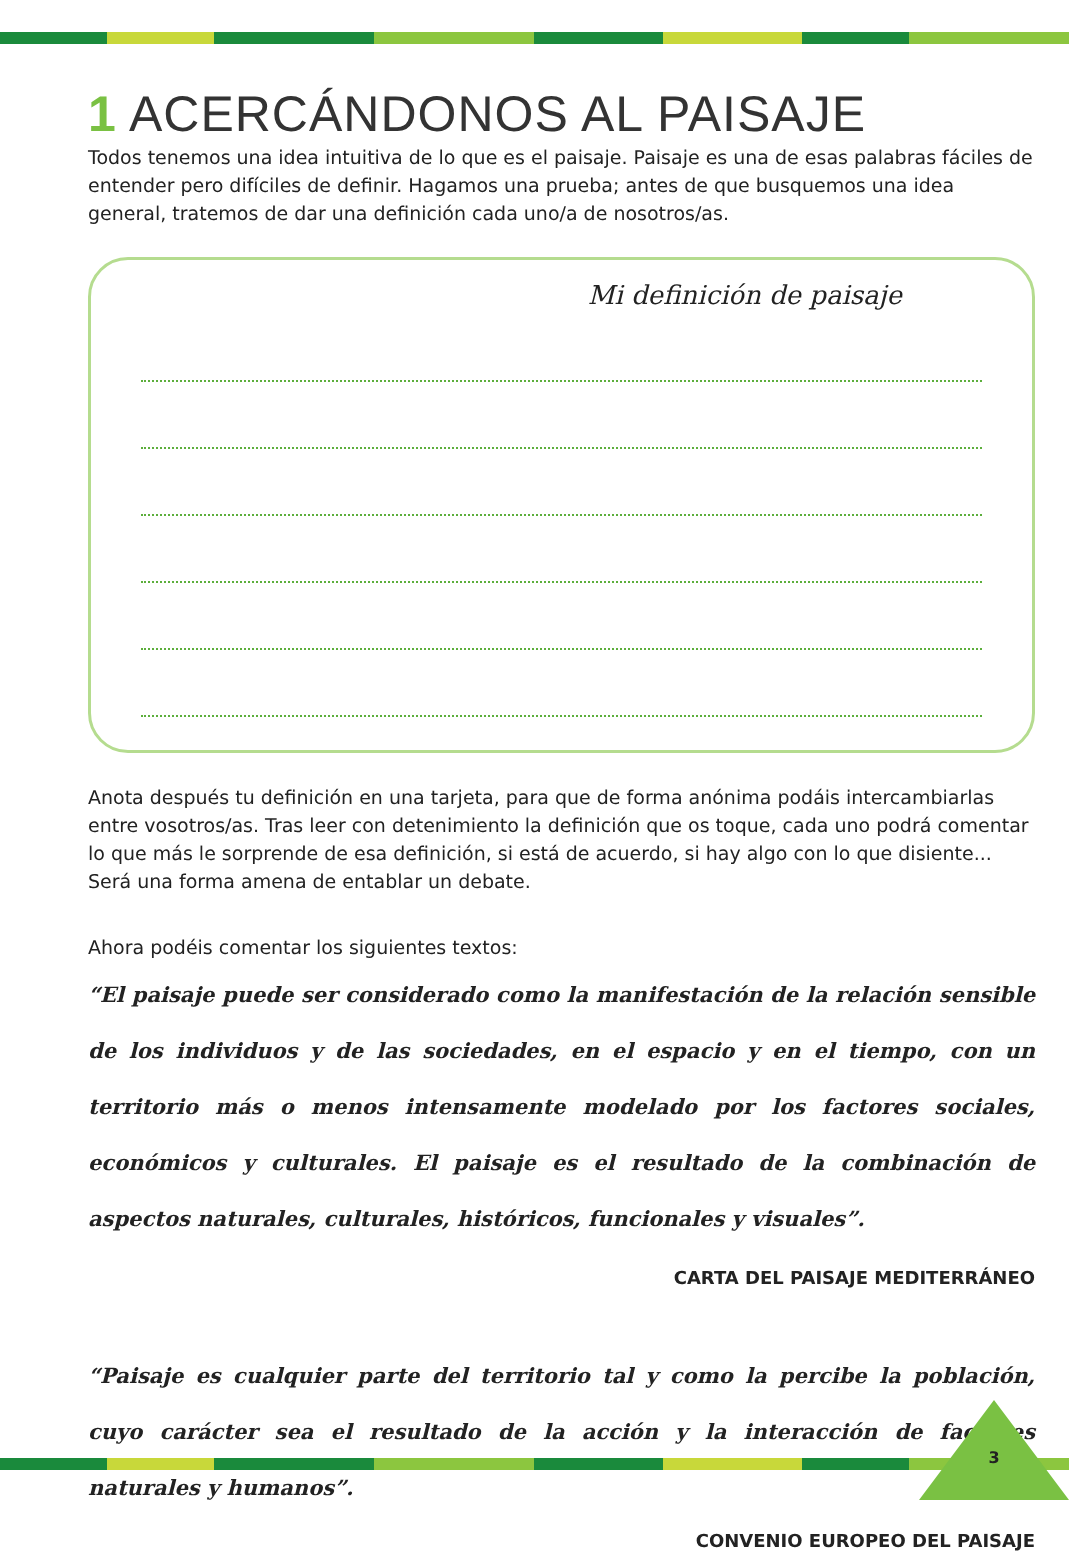1 ACERCÁNDONOS AL PAISAJE
Todos tenemos una idea intuitiva de lo que es el paisaje. Paisaje es una de esas palabras fáciles de entender pero difíciles de definir. Hagamos una prueba; antes de que busquemos una idea general, tratemos de dar una definición cada uno/a de nosotros/as.
Mi definición de paisaje
Anota después tu definición en una tarjeta, para que de forma anónima podáis intercambiarlas entre vosotros/as. Tras leer con detenimiento la definición que os toque, cada uno podrá comentar lo que más le sorprende de esa definición, si está de acuerdo, si hay algo con lo que disiente... Será una forma amena de entablar un debate.
Ahora podéis comentar los siguientes textos:
“El paisaje puede ser considerado como la manifestación de la relación sensible de los individuos y de las sociedades, en el espacio y en el tiempo, con un territorio más o menos intensamente modelado por los factores sociales, económicos y culturales. El paisaje es el resultado de la combinación de aspectos naturales, culturales, históricos, funcionales y visuales”.
CARTA DEL PAISAJE MEDITERRÁNEO
“Paisaje es cualquier parte del territorio tal y como la percibe la población, cuyo carácter sea el resultado de la acción y la interacción de factores naturales y humanos”.
CONVENIO EUROPEO DEL PAISAJE
3